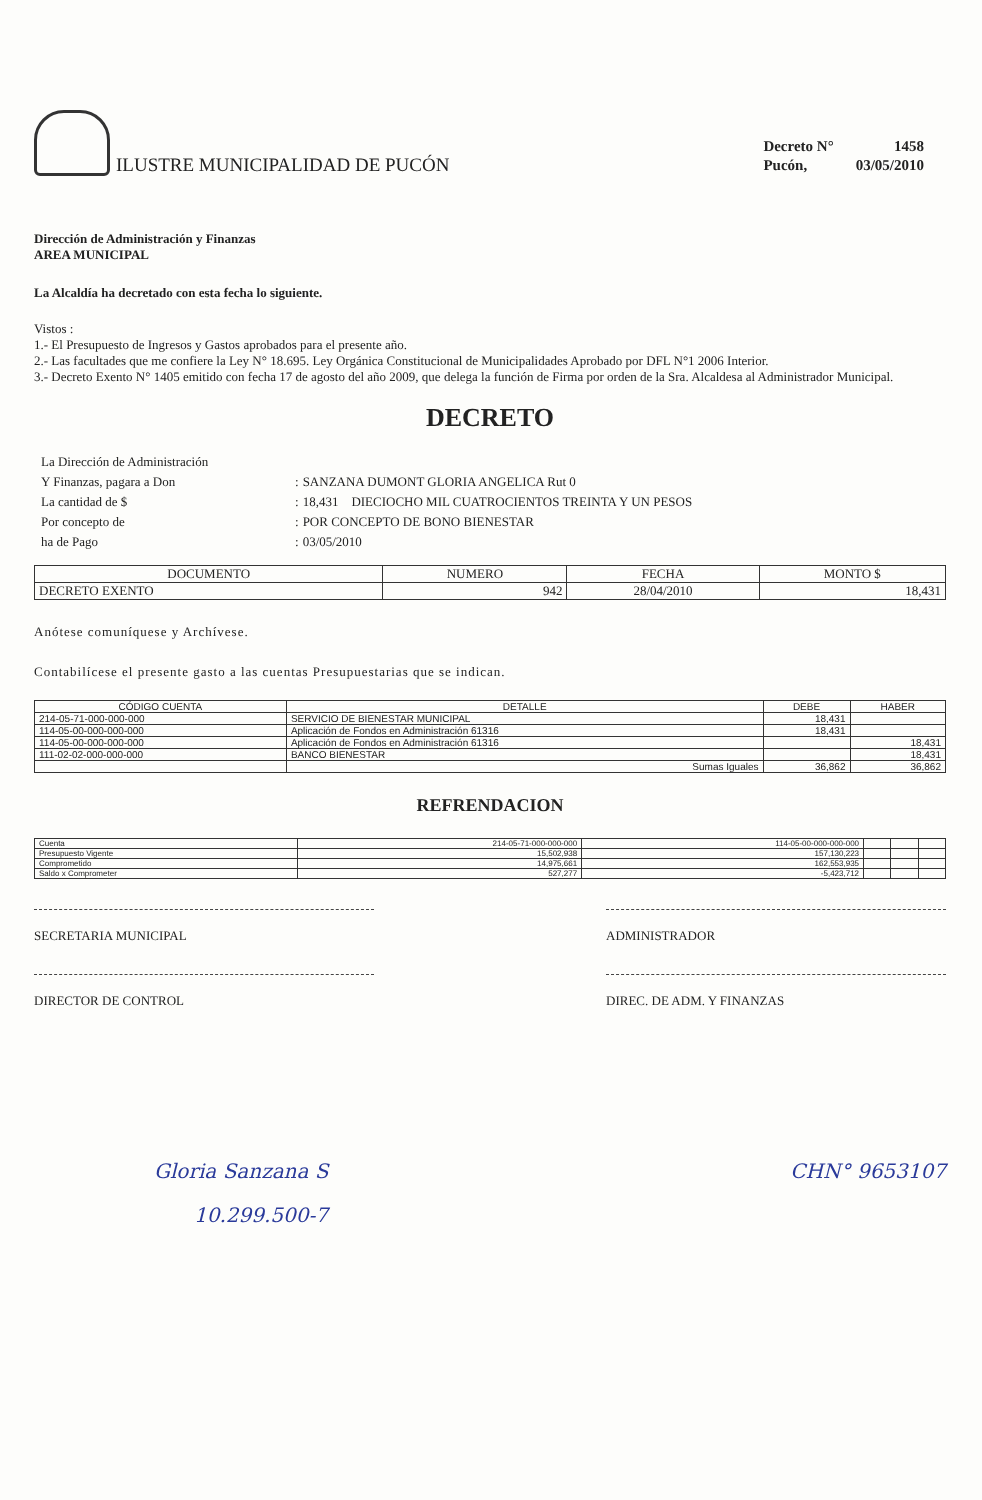ILUSTRE MUNICIPALIDAD DE PUCÓN
| Decreto N° | 1458 |
| Pucón, | 03/05/2010 |
Dirección de Administración y Finanzas
AREA MUNICIPAL
La Alcaldía ha decretado con esta fecha lo siguiente.
Vistos :
1.- El Presupuesto de Ingresos y Gastos aprobados para el presente año.
2.- Las facultades que me confiere la Ley N° 18.695. Ley Orgánica Constitucional de Municipalidades Aprobado por DFL N°1 2006 Interior.
3.- Decreto Exento N° 1405 emitido con fecha 17 de agosto del año 2009, que delega la función de Firma por orden de la Sra. Alcaldesa al Administrador Municipal.
DECRETO
| La Dirección de Administración | | |
| Y Finanzas, pagara a Don | : | SANZANA DUMONT GLORIA ANGELICA Rut 0 |
| La cantidad de $ | : | 18,431 DIECIOCHO MIL CUATROCIENTOS TREINTA Y UN PESOS |
| Por concepto de | : | POR CONCEPTO DE BONO BIENESTAR |
| ha de Pago | : | 03/05/2010 |
| DOCUMENTO | NUMERO | FECHA | MONTO $ |
| --- | --- | --- | --- |
| DECRETO EXENTO | 942 | 28/04/2010 | 18,431 |
Anótese comuníquese y Archívese.
Contabilícese el presente gasto a las cuentas Presupuestarias que se indican.
| CÓDIGO CUENTA | DETALLE | DEBE | HABER |
| --- | --- | --- | --- |
| 214-05-71-000-000-000 | SERVICIO DE BIENESTAR MUNICIPAL | 18,431 | |
| 114-05-00-000-000-000 | Aplicación de Fondos en Administración 61316 | 18,431 | |
| 114-05-00-000-000-000 | Aplicación de Fondos en Administración 61316 | | 18,431 |
| 111-02-02-000-000-000 | BANCO BIENESTAR | | 18,431 |
| | Sumas Iguales | 36,862 | 36,862 |
REFRENDACION
| Cuenta | 214-05-71-000-000-000 | 114-05-00-000-000-000 | | | |
| Presupuesto Vigente | 15,502,938 | 157,130,223 | | | |
| Comprometido | 14,975,661 | 162,553,935 | | | |
| Saldo x Comprometer | 527,277 | -5,423,712 | | | |
SECRETARIA MUNICIPAL ADMINISTRADOR
DIRECTOR DE CONTROL DIREC. DE ADM. Y FINANZAS
Gloria Sanzana S CHN° 9653107
10.299.500-7